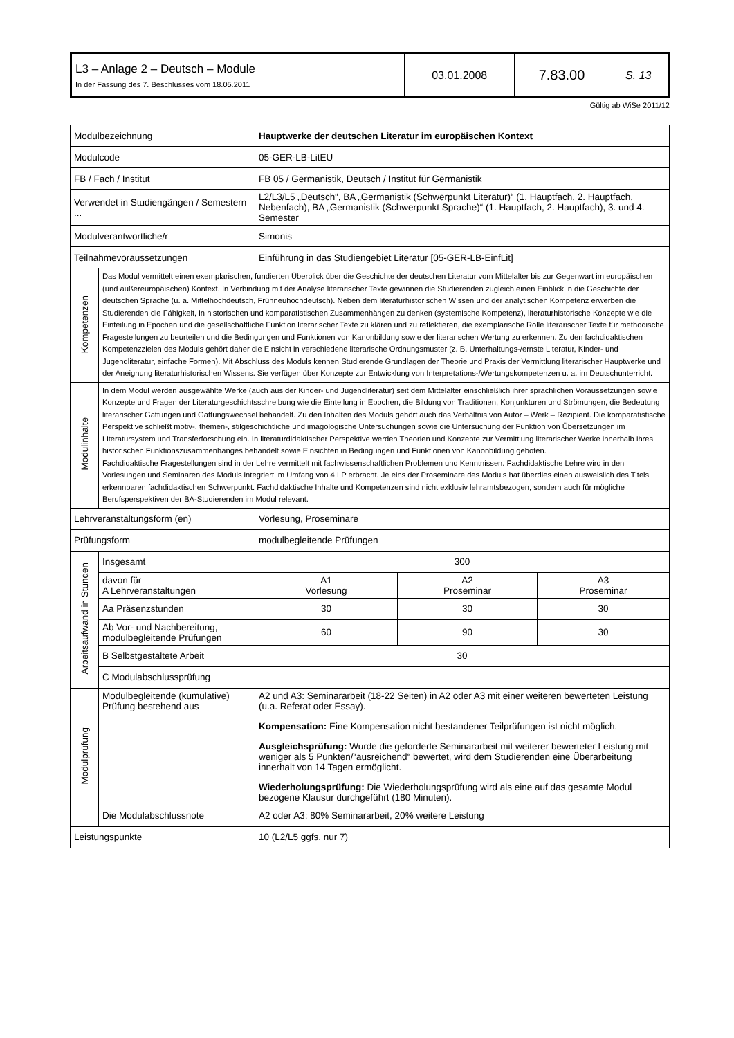| L3 – Anlage 2 – Deutsch – Module In der Fassung des 7. Beschlusses vom 18.05.2011 | 03.01.2008 | 7.83.00 | S. 13 |
Gültig ab WiSe 2011/12
| Modulbezeichnung | | Hauptwerke der deutschen Literatur im europäischen Kontext | | |
| Modulcode | | 05-GER-LB-LitEU | | |
| FB / Fach / Institut | | FB 05 / Germanistik, Deutsch / Institut für Germanistik | | |
| Verwendet in Studiengängen / Semestern ... | | L2/L3/L5 „Deutsch“, BA „Germanistik (Schwerpunkt Literatur)“ (1. Hauptfach, 2. Hauptfach, Nebenfach), BA „Germanistik (Schwerpunkt Sprache)“ (1. Hauptfach, 2. Hauptfach), 3. und 4. Semester | | |
| Modulverantwortliche/r | | Simonis | | |
| Teilnahmevoraussetzungen | | Einführung in das Studiengebiet Literatur [05-GER-LB-EinfLit] | | |
| Kompetenzen | Das Modul vermittelt einen exemplarischen, fundierten Überblick über die Geschichte der deutschen Literatur vom Mittelalter bis zur Gegenwart im europäischen (und außereuropäischen) Kontext. In Verbindung mit der Analyse literarischer Texte gewinnen die Studierenden zugleich einen Einblick in die Geschichte der deutschen Sprache (u. a. Mittelhochdeutsch, Frühneuhochdeutsch). Neben dem literaturhistorischen Wissen und der analytischen Kompetenz erwerben die Studierenden die Fähigkeit, in historischen und komparatistischen Zusammenhängen zu denken (systemische Kompetenz), literaturhistorische Konzepte wie die Einteilung in Epochen und die gesellschaftliche Funktion literarischer Texte zu klären und zu reflektieren, die exemplarische Rolle literarischer Texte für methodische Fragestellungen zu beurteilen und die Bedingungen und Funktionen von Kanonbildung sowie der literarischen Wertung zu erkennen. Zu den fachdidaktischen Kompetenzzielen des Moduls gehört daher die Einsicht in verschiedene literarische Ordnungsmuster (z. B. Unterhaltungs-/ernste Literatur, Kinder- und Jugendliteratur, einfache Formen). Mit Abschluss des Moduls kennen Studierende Grundlagen der Theorie und Praxis der Vermittlung literarischer Hauptwerke und der Aneignung literaturhistorischen Wissens. Sie verfügen über Konzepte zur Entwicklung von Interpretations-/Wertungskompetenzen u. a. im Deutschunterricht. | | | |
| Modulinhalte | In dem Modul werden ausgewählte Werke (auch aus der Kinder- und Jugendliteratur) seit dem Mittelalter einschließlich ihrer sprachlichen Voraussetzungen sowie Konzepte und Fragen der Literaturgeschichtsschreibung wie die Einteilung in Epochen, die Bildung von Traditionen, Konjunkturen und Strömungen, die Bedeutung literarischer Gattungen und Gattungswechsel behandelt. Zu den Inhalten des Moduls gehört auch das Verhältnis von Autor – Werk – Rezipient. Die komparatistische Perspektive schließt motiv-, themen-, stilgeschichtliche und imagologische Untersuchungen sowie die Untersuchung der Funktion von Übersetzungen im Literatursystem und Transferforschung ein. In literaturdidaktischer Perspektive werden Theorien und Konzepte zur Vermittlung literarischer Werke innerhalb ihres historischen Funktionszusammenhanges behandelt sowie Einsichten in Bedingungen und Funktionen von Kanonbildung geboten. Fachdidaktische Fragestellungen sind in der Lehre vermittelt mit fachwissenschaftlichen Problemen und Kenntnissen. Fachdidaktische Lehre wird in den Vorlesungen und Seminaren des Moduls integriert im Umfang von 4 LP erbracht. Je eins der Proseminare des Moduls hat überdies einen ausweislich des Titels erkennbaren fachdidaktischen Schwerpunkt. Fachdidaktische Inhalte und Kompetenzen sind nicht exklusiv lehramtsbezogen, sondern auch für mögliche Berufsperspektiven der BA-Studierenden im Modul relevant. | | | |
| Lehrveranstaltungsform (en) | | Vorlesung, Proseminare | | |
| Prüfungsform | | modulbegleitende Prüfungen | | |
| Arbeitsaufwand in Stunden | Insgesamt | 300 | | |
| | davon für A Lehrveranstaltungen | A1 Vorlesung | A2 Proseminar | A3 Proseminar |
| | Aa Präsenzstunden | 30 | 30 | 30 |
| | Ab Vor- und Nachbereitung, modulbegleitende Prüfungen | 60 | 90 | 30 |
| | B Selbstgestaltete Arbeit | 30 | | |
| | C Modulabschlussprüfung | | | |
| Modulprüfung | Modulbegleitende (kumulative) Prüfung bestehend aus | A2 und A3: Seminararbeit (18-22 Seiten) in A2 oder A3 mit einer weiteren bewerteten Leistung (u.a. Referat oder Essay). Kompensation: Eine Kompensation nicht bestandener Teilprüfungen ist nicht möglich. Ausgleichsprüfung: Wurde die geforderte Seminararbeit mit weiterer bewerteter Leistung mit weniger als 5 Punkten/“ausreichend“ bewertet, wird dem Studierenden eine Überarbeitung innerhalt von 14 Tagen ermöglicht. Wiederholungsprüfung: Die Wiederholungsprüfung wird als eine auf das gesamte Modul bezogene Klausur durchgeführt (180 Minuten). | | |
| | Die Modulabschlussnote | A2 oder A3: 80% Seminararbeit, 20% weitere Leistung | | |
| Leistungspunkte | | 10 (L2/L5 ggfs. nur 7) | | |